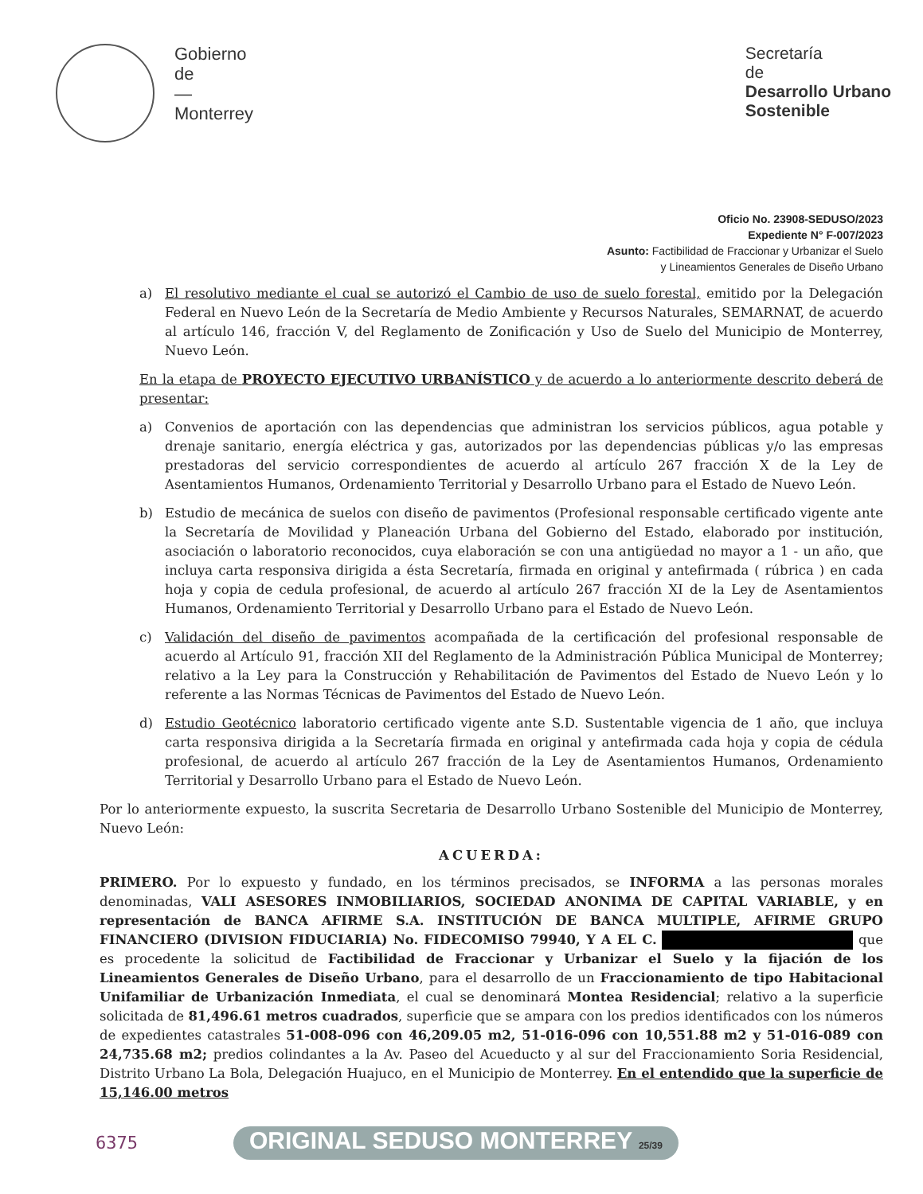Gobierno
de
—
Monterrey
Secretaría
de
Desarrollo Urbano
Sostenible
Oficio No. 23908-SEDUSO/2023
Expediente N° F-007/2023
Asunto: Factibilidad de Fraccionar y Urbanizar el Suelo
y Lineamientos Generales de Diseño Urbano
a) El resolutivo mediante el cual se autorizó el Cambio de uso de suelo forestal, emitido por la Delegación Federal en Nuevo León de la Secretaría de Medio Ambiente y Recursos Naturales, SEMARNAT, de acuerdo al artículo 146, fracción V, del Reglamento de Zonificación y Uso de Suelo del Municipio de Monterrey, Nuevo León.
En la etapa de PROYECTO EJECUTIVO URBANÍSTICO y de acuerdo a lo anteriormente descrito deberá de presentar:
a) Convenios de aportación con las dependencias que administran los servicios públicos, agua potable y drenaje sanitario, energía eléctrica y gas, autorizados por las dependencias públicas y/o las empresas prestadoras del servicio correspondientes de acuerdo al artículo 267 fracción X de la Ley de Asentamientos Humanos, Ordenamiento Territorial y Desarrollo Urbano para el Estado de Nuevo León.
b) Estudio de mecánica de suelos con diseño de pavimentos (Profesional responsable certificado vigente ante la Secretaría de Movilidad y Planeación Urbana del Gobierno del Estado, elaborado por institución, asociación o laboratorio reconocidos, cuya elaboración se con una antigüedad no mayor a 1 - un año, que incluya carta responsiva dirigida a ésta Secretaría, firmada en original y antefirmada ( rúbrica ) en cada hoja y copia de cedula profesional, de acuerdo al artículo 267 fracción XI de la Ley de Asentamientos Humanos, Ordenamiento Territorial y Desarrollo Urbano para el Estado de Nuevo León.
c) Validación del diseño de pavimentos acompañada de la certificación del profesional responsable de acuerdo al Artículo 91, fracción XII del Reglamento de la Administración Pública Municipal de Monterrey; relativo a la Ley para la Construcción y Rehabilitación de Pavimentos del Estado de Nuevo León y lo referente a las Normas Técnicas de Pavimentos del Estado de Nuevo León.
d) Estudio Geotécnico laboratorio certificado vigente ante S.D. Sustentable vigencia de 1 año, que incluya carta responsiva dirigida a la Secretaría firmada en original y antefirmada cada hoja y copia de cédula profesional, de acuerdo al artículo 267 fracción de la Ley de Asentamientos Humanos, Ordenamiento Territorial y Desarrollo Urbano para el Estado de Nuevo León.
Por lo anteriormente expuesto, la suscrita Secretaria de Desarrollo Urbano Sostenible del Municipio de Monterrey, Nuevo León:
ACUERDA:
PRIMERO. Por lo expuesto y fundado, en los términos precisados, se INFORMA a las personas morales denominadas, VALI ASESORES INMOBILIARIOS, SOCIEDAD ANONIMA DE CAPITAL VARIABLE, y en representación de BANCA AFIRME S.A. INSTITUCIÓN DE BANCA MULTIPLE, AFIRME GRUPO FINANCIERO (DIVISION FIDUCIARIA) No. FIDECOMISO 79940, Y A EL C. que es procedente la solicitud de Factibilidad de Fraccionar y Urbanizar el Suelo y la fijación de los Lineamientos Generales de Diseño Urbano, para el desarrollo de un Fraccionamiento de tipo Habitacional Unifamiliar de Urbanización Inmediata, el cual se denominará Montea Residencial; relativo a la superficie solicitada de 81,496.61 metros cuadrados, superficie que se ampara con los predios identificados con los números de expedientes catastrales 51-008-096 con 46,209.05 m2, 51-016-096 con 10,551.88 m2 y 51-016-089 con 24,735.68 m2; predios colindantes a la Av. Paseo del Acueducto y al sur del Fraccionamiento Soria Residencial, Distrito Urbano La Bola, Delegación Huajuco, en el Municipio de Monterrey. En el entendido que la superficie de 15,146.00 metros
6375 ORIGINAL SEDUSO MONTERREY 25/39